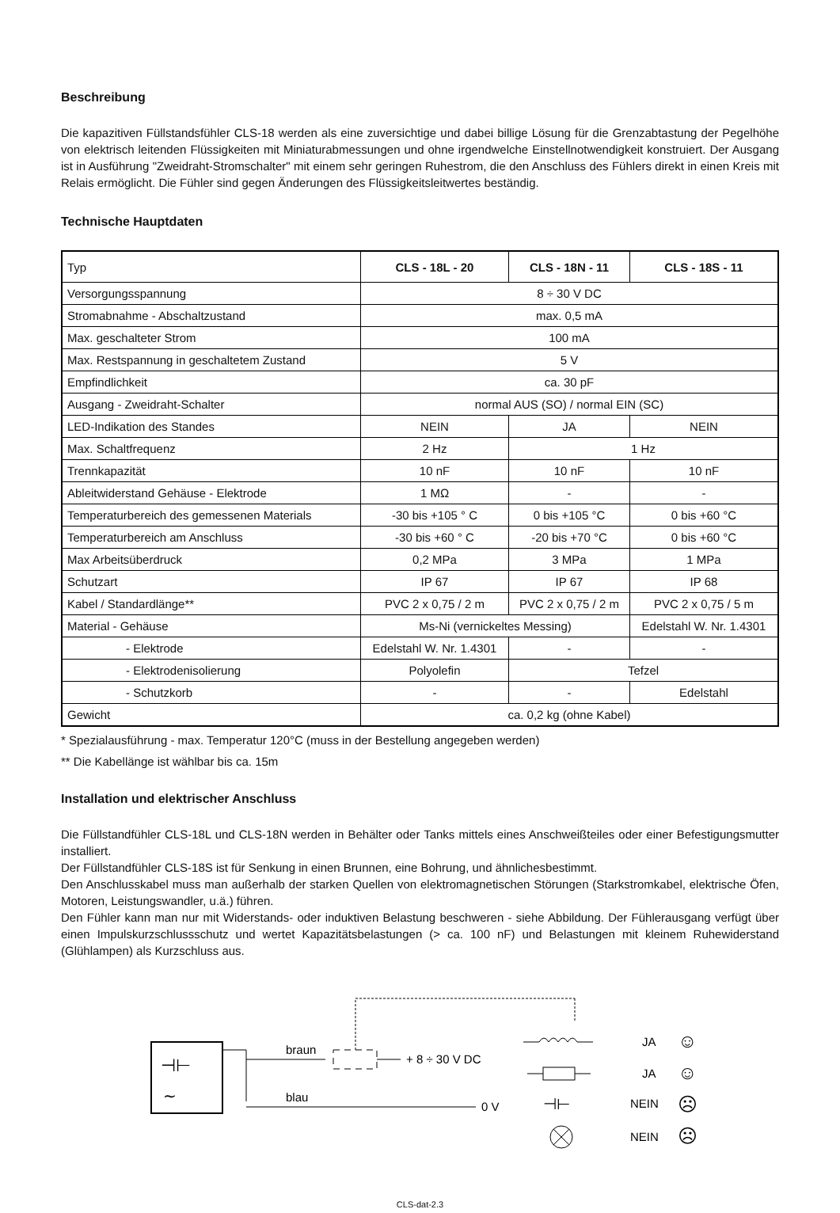Beschreibung
Die kapazitiven Füllstandsfühler CLS-18 werden als eine zuversichtige und dabei billige Lösung für die Grenzabtastung der Pegelhöhe von elektrisch leitenden Flüssigkeiten mit Miniaturabmessungen und ohne irgendwelche Einstellnotwendigkeit konstruiert. Der Ausgang ist in Ausführung "Zweidraht-Stromschalter" mit einem sehr geringen Ruhestrom, die den Anschluss des Fühlers direkt in einen Kreis mit Relais ermöglicht. Die Fühler sind gegen Änderungen des Flüssigkeitsleitwertes beständig.
Technische Hauptdaten
| Typ | CLS - 18L - 20 | CLS - 18N - 11 | CLS - 18S - 11 |
| --- | --- | --- | --- |
| Versorgungsspannung | 8 ÷ 30 V DC | | |
| Stromabnahme - Abschaltzustand | max. 0,5 mA | | |
| Max. geschalteter Strom | 100 mA | | |
| Max. Restspannung in geschaltetem Zustand | 5 V | | |
| Empfindlichkeit | ca. 30 pF | | |
| Ausgang - Zweidraht-Schalter | normal AUS (SO) / normal EIN (SC) | | |
| LED-Indikation des Standes | NEIN | JA | NEIN |
| Max. Schaltfrequenz | 2 Hz | 1 Hz | |
| Trennkapazität | 10 nF | 10 nF | 10 nF |
| Ableitwiderstand Gehäuse - Elektrode | 1 MΩ | - | - |
| Temperaturbereich des gemessenen Materials | -30 bis +105 ° C | 0 bis +105 °C | 0 bis +60 °C |
| Temperaturbereich am Anschluss | -30 bis +60 ° C | -20 bis +70 °C | 0 bis +60 °C |
| Max Arbeitsüberdruck | 0,2 MPa | 3 MPa | 1 MPa |
| Schutzart | IP 67 | IP 67 | IP 68 |
| Kabel / Standardlänge** | PVC 2 x 0,75 / 2 m | PVC 2 x 0,75 / 2 m | PVC 2 x 0,75 / 5 m |
| Material - Gehäuse | Ms-Ni (vernickeltes Messing) | | Edelstahl W. Nr. 1.4301 |
| - Elektrode | Edelstahl W. Nr. 1.4301 | - | - |
| - Elektrodenisolierung | Polyolefin | Tefzel | |
| - Schutzkorb | - | - | Edelstahl |
| Gewicht | ca. 0,2 kg (ohne Kabel) | | |
* Spezialausführung - max. Temperatur 120°C (muss in der Bestellung angegeben werden)
** Die Kabellänge ist wählbar bis ca. 15m
Installation und elektrischer Anschluss
Die Füllstandfühler CLS-18L und CLS-18N werden in Behälter oder Tanks mittels eines Anschweißteiles oder einer Befestigungsmutter installiert.
Der Füllstandfühler CLS-18S ist für Senkung in einen Brunnen, eine Bohrung, und ähnlichesbestimmt.
Den Anschlusskabel muss man außerhalb der starken Quellen von elektromagnetischen Störungen (Starkstromkabel, elektrische Öfen, Motoren, Leistungswandler, u.ä.) führen.
Den Fühler kann man nur mit Widerstands- oder induktiven Belastung beschweren - siehe Abbildung. Der Fühlerausgang verfügt über einen Impulskurzschlussschutz und wertet Kapazitätsbelastungen (> ca. 100 nF) und Belastungen mit kleinem Ruhewiderstand (Glühlampen) als Kurzschluss aus.
⊣⊢
∼
braun
blau
+ 8 ÷ 30 V DC
0 V
JA
☺
JA
☺
⊣⊢
NEIN
☹
NEIN
☹
CLS-dat-2.3